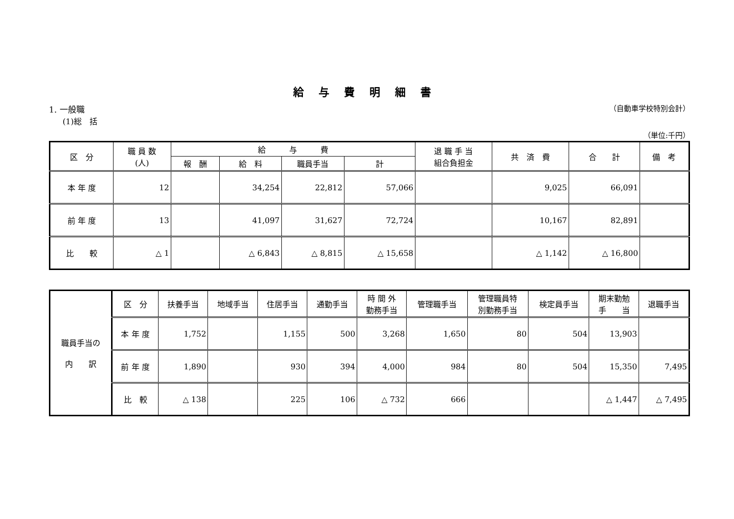給与費明細書
1. 一般職 （自動車学校特別会計）
(1)総　括
（単位:千円）
| 区 分 | 職 員 数 (人) | 給 与 費 | | | | 退 職 手 当 組合負担金 | 共 済 費 | 合 計 | 備 考 |
| --- | --- | --- | --- | --- | --- | --- | --- | --- | --- |
| | | 報 酬 | 給 料 | 職員手当 | 計 | | | | |
| 本 年 度 | 12 | | 34,254 | 22,812 | 57,066 | | 9,025 | 66,091 | |
| 前 年 度 | 13 | | 41,097 | 31,627 | 72,724 | | 10,167 | 82,891 | |
| 比 較 | △ 1 | | △ 6,843 | △ 8,815 | △ 15,658 | | △ 1,142 | △ 16,800 | |
| 職員手当の 内 訳 | 区 分 | 扶養手当 | 地域手当 | 住居手当 | 通勤手当 | 時 間 外 勤務手当 | 管理職手当 | 管理職員特 別勤務手当 | 検定員手当 | 期末勤勉 手 当 | 退職手当 |
| | 本 年 度 | 1,752 | | 1,155 | 500 | 3,268 | 1,650 | 80 | 504 | 13,903 | |
| | 前 年 度 | 1,890 | | 930 | 394 | 4,000 | 984 | 80 | 504 | 15,350 | 7,495 |
| | 比 較 | △ 138 | | 225 | 106 | △ 732 | 666 | | | △ 1,447 | △ 7,495 |